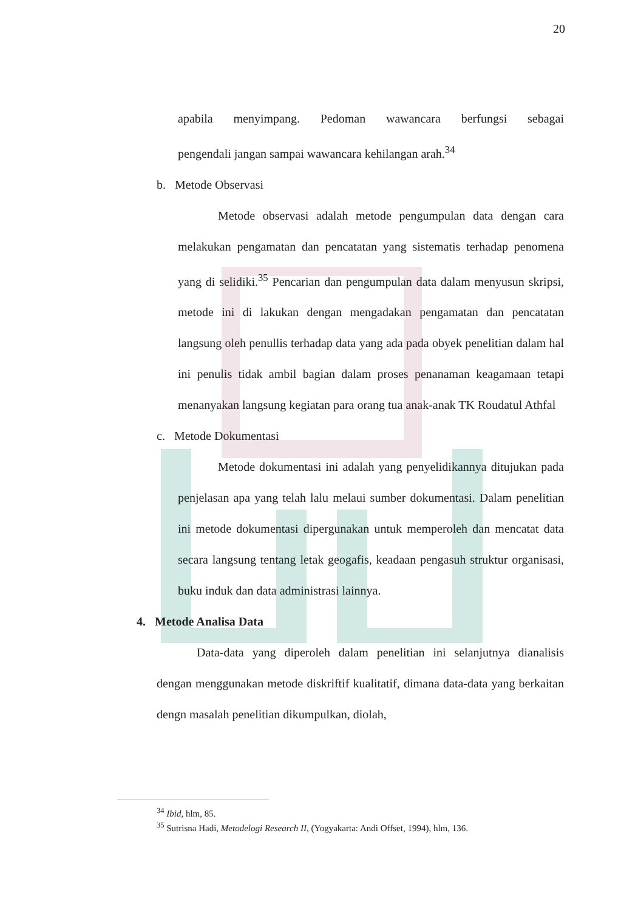20
apabila menyimpang. Pedoman wawancara berfungsi sebagai
pengendali jangan sampai wawancara kehilangan arah.<sup>34</sup>
b. Metode Observasi
Metode observasi adalah metode pengumpulan data dengan cara melakukan pengamatan dan pencatatan yang sistematis terhadap penomena yang di selidiki.<sup>35</sup> Pencarian dan pengumpulan data dalam menyusun skripsi, metode ini di lakukan dengan mengadakan pengamatan dan pencatatan langsung oleh penullis terhadap data yang ada pada obyek penelitian dalam hal ini penulis tidak ambil bagian dalam proses penanaman keagamaan tetapi menanyakan langsung kegiatan para orang tua anak-anak TK Roudatul Athfal
c. Metode Dokumentasi
Metode dokumentasi ini adalah yang penyelidikannya ditujukan pada penjelasan apa yang telah lalu melaui sumber dokumentasi. Dalam penelitian ini metode dokumentasi dipergunakan untuk memperoleh dan mencatat data secara langsung tentang letak geogafis, keadaan pengasuh struktur organisasi, buku induk dan data administrasi lainnya.
4. Metode Analisa Data
Data-data yang diperoleh dalam penelitian ini selanjutnya dianalisis dengan menggunakan metode diskriftif kualitatif, dimana data-data yang berkaitan dengn masalah penelitian dikumpulkan, diolah,
<sup>34</sup> Ibid, hlm, 85.
<sup>35</sup> Sutrisna Hadi, Metodelogi Research II, (Yogyakarta: Andi Offset, 1994), hlm, 136.